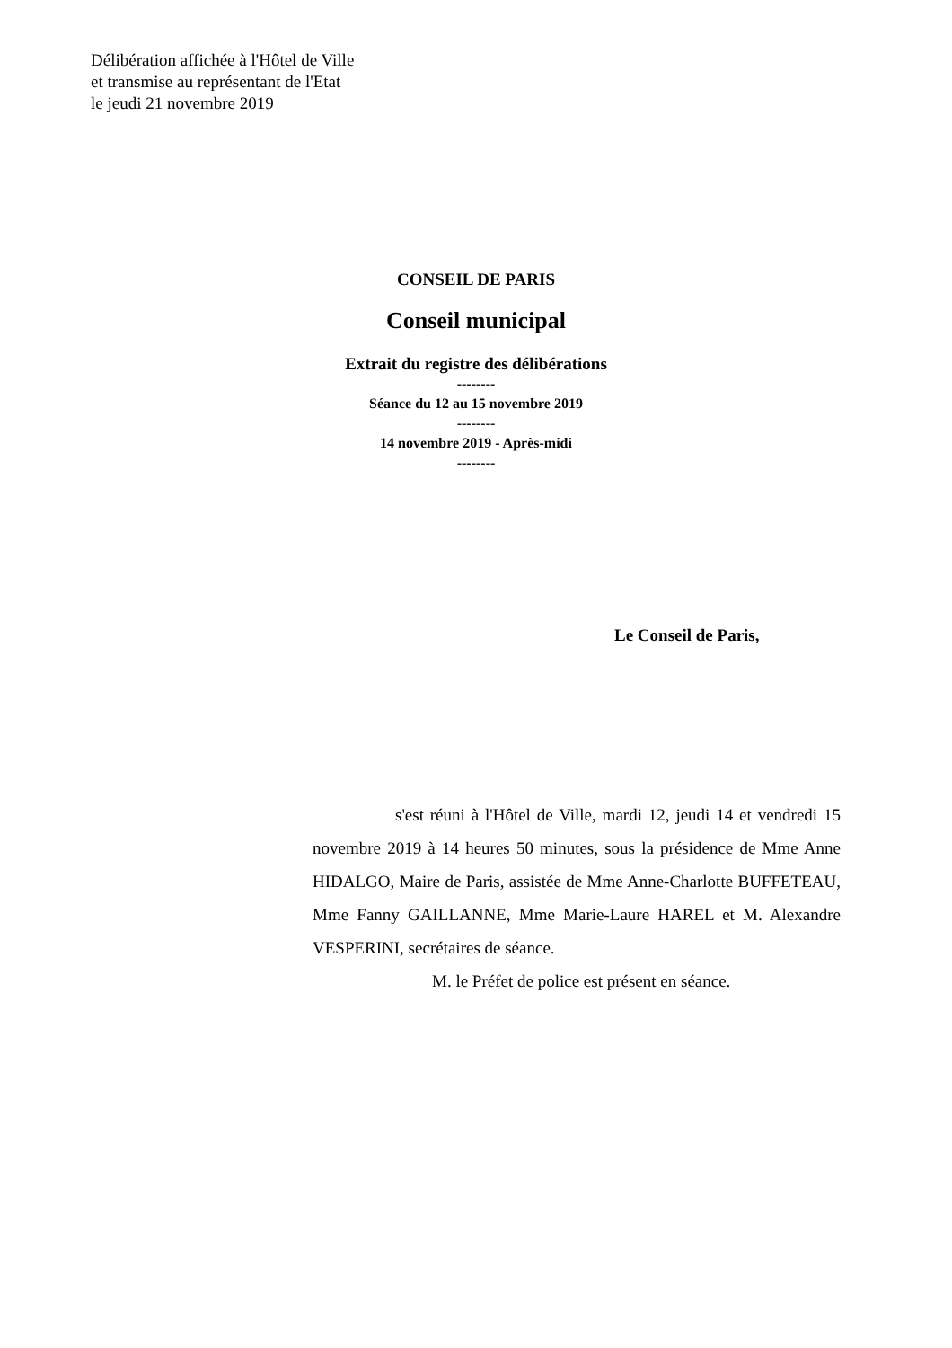Délibération affichée à l'Hôtel de Ville
et transmise au représentant de l'Etat
le jeudi 21 novembre 2019
CONSEIL DE PARIS
Conseil municipal
Extrait du registre des délibérations
--------
Séance du 12 au 15 novembre 2019
--------
14 novembre 2019 - Après-midi
--------
Le Conseil de Paris,
s'est réuni à l'Hôtel de Ville, mardi 12, jeudi 14 et vendredi 15 novembre 2019 à 14 heures 50 minutes, sous la présidence de Mme Anne HIDALGO, Maire de Paris, assistée de Mme Anne-Charlotte BUFFETEAU, Mme Fanny GAILLANNE, Mme Marie-Laure HAREL et M. Alexandre VESPERINI, secrétaires de séance.
M. le Préfet de police est présent en séance.